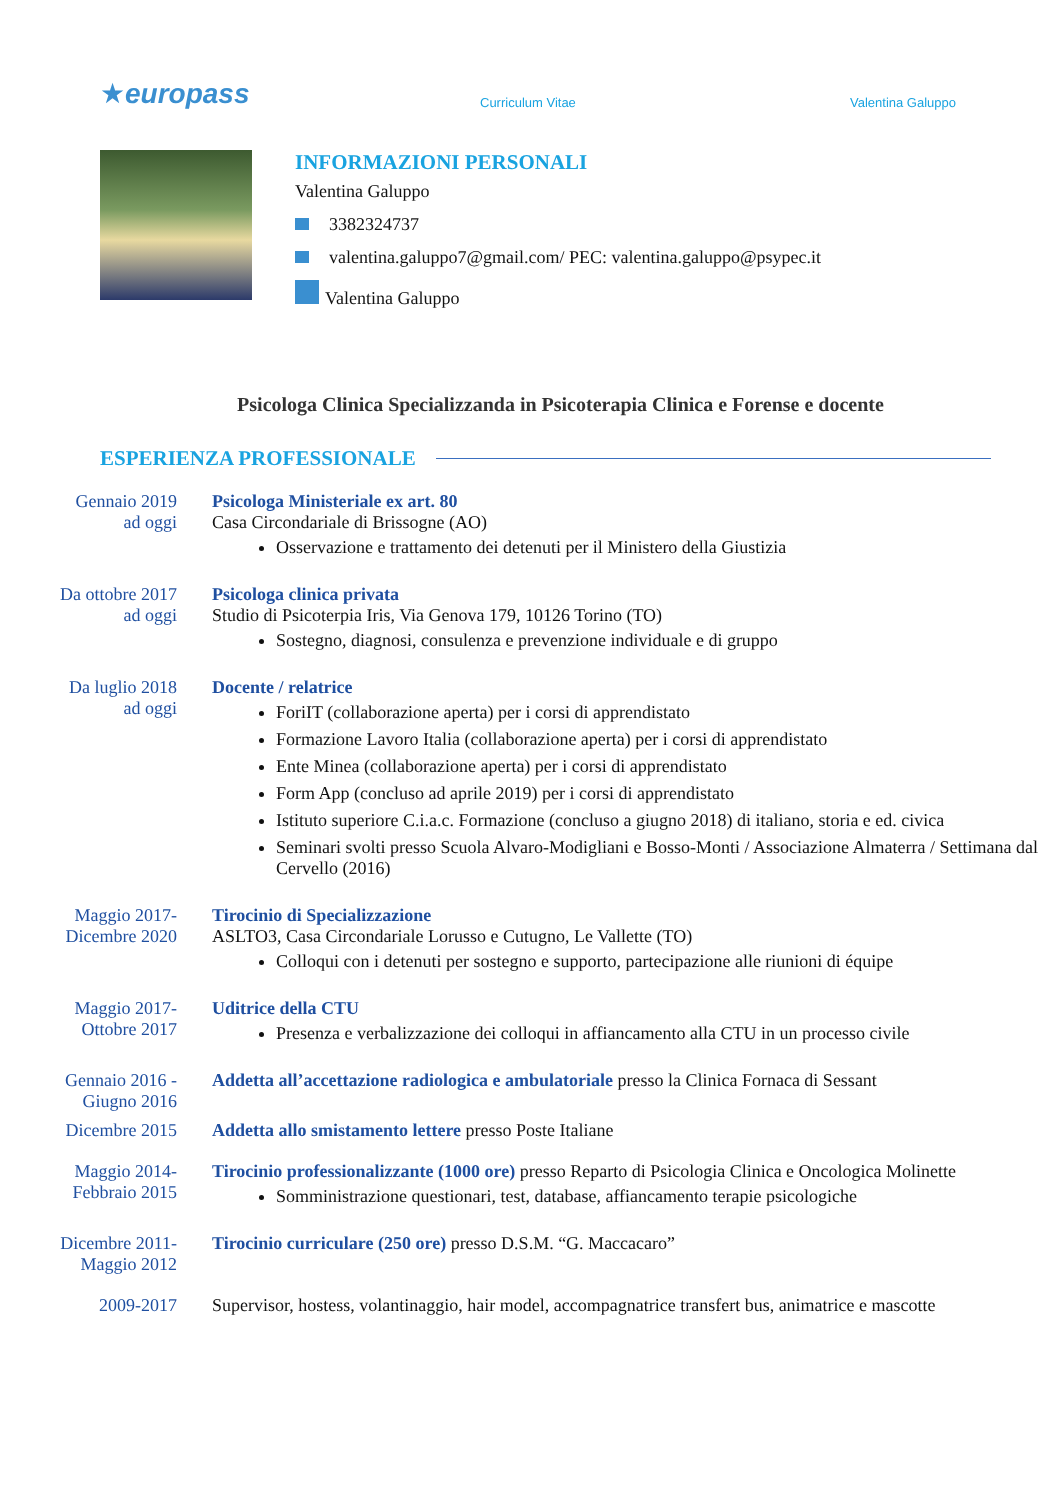★europass
Curriculum Vitae
Valentina Galuppo
INFORMAZIONI PERSONALI
Valentina Galuppo
3382324737
valentina.galuppo7@gmail.com/ PEC: valentina.galuppo@psypec.it
Valentina Galuppo
Psicologa Clinica Specializzanda in Psicoterapia Clinica e Forense e docente
ESPERIENZA PROFESSIONALE
Gennaio 2019
ad oggi
Psicologa Ministeriale ex art. 80
Casa Circondariale di Brissogne (AO)
Osservazione e trattamento dei detenuti per il Ministero della Giustizia
Da ottobre 2017
ad oggi
Psicologa clinica privata
Studio di Psicoterpia Iris, Via Genova 179, 10126 Torino (TO)
Sostegno, diagnosi, consulenza e prevenzione individuale e di gruppo
Da luglio 2018
ad oggi
Docente / relatrice
ForiIT (collaborazione aperta) per i corsi di apprendistato
Formazione Lavoro Italia (collaborazione aperta) per i corsi di apprendistato
Ente Minea (collaborazione aperta) per i corsi di apprendistato
Form App (concluso ad aprile 2019) per i corsi di apprendistato
Istituto superiore C.i.a.c. Formazione (concluso a giugno 2018) di italiano, storia e ed. civica
Seminari svolti presso Scuola Alvaro-Modigliani e Bosso-Monti / Associazione Almaterra / Settimana dal Cervello (2016)
Maggio 2017-
Dicembre 2020
Tirocinio di Specializzazione
ASLTO3, Casa Circondariale Lorusso e Cutugno, Le Vallette (TO)
Colloqui con i detenuti per sostegno e supporto, partecipazione alle riunioni di équipe
Maggio 2017-
Ottobre 2017
Uditrice della CTU
Presenza e verbalizzazione dei colloqui in affiancamento alla CTU in un processo civile
Gennaio 2016 -
Giugno 2016
Addetta all’accettazione radiologica e ambulatoriale presso la Clinica Fornaca di Sessant
Dicembre 2015 Addetta allo smistamento lettere presso Poste Italiane
Maggio 2014-
Febbraio 2015
Tirocinio professionalizzante (1000 ore) presso Reparto di Psicologia Clinica e Oncologica Molinette
Somministrazione questionari, test, database, affiancamento terapie psicologiche
Dicembre 2011-
Maggio 2012
Tirocinio curriculare (250 ore) presso D.S.M. “G. Maccacaro”
2009-2017 Supervisor, hostess, volantinaggio, hair model, accompagnatrice transfert bus, animatrice e mascotte